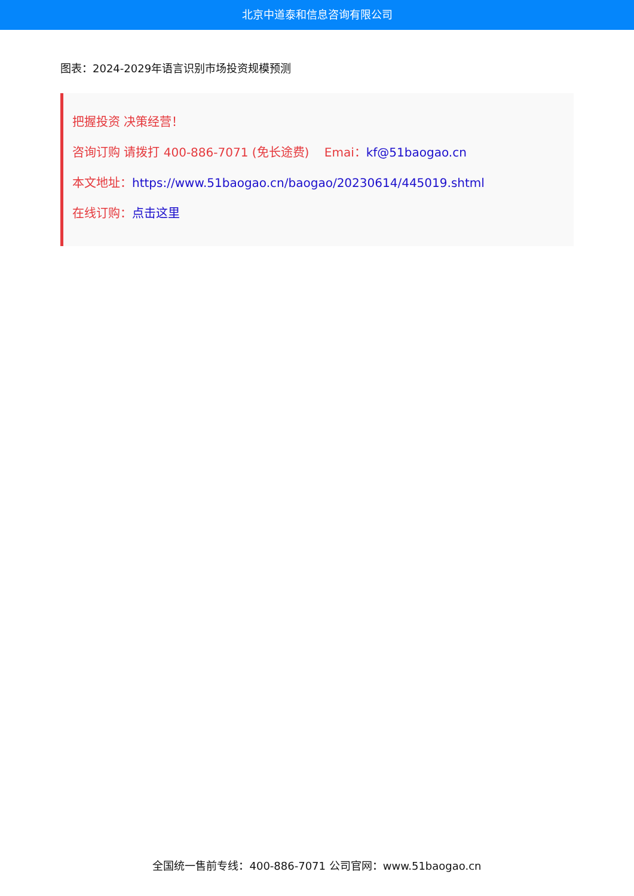北京中道泰和信息咨询有限公司
图表：2024-2029年语言识别市场投资规模预测
把握投资 决策经营！
咨询订购 请拨打 400-886-7071 (免长途费) Emai：kf@51baogao.cn
本文地址：https://www.51baogao.cn/baogao/20230614/445019.shtml
在线订购：点击这里
全国统一售前专线：400-886-7071 公司官网：www.51baogao.cn